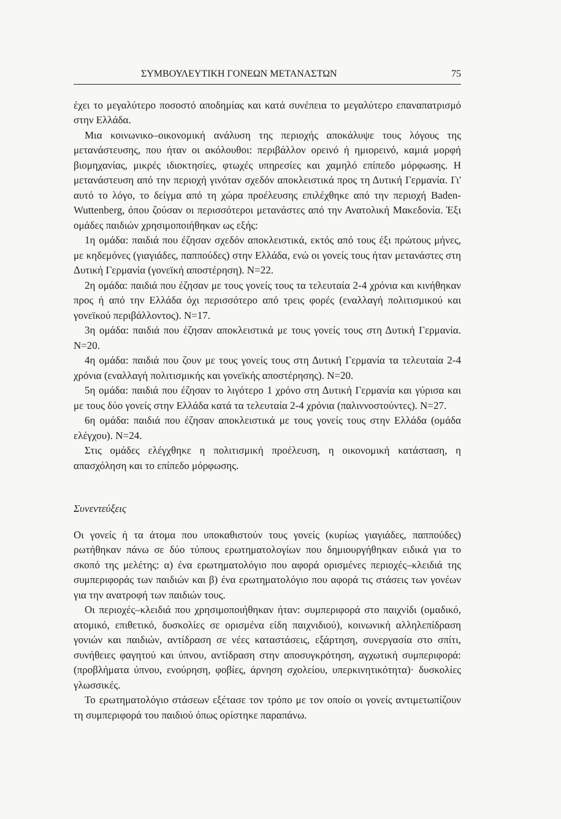ΣΥΜΒΟΥΛΕΥΤΙΚΗ ΓΟΝΕΩΝ ΜΕΤΑΝΑΣΤΩΝ 75
έχει το μεγαλύτερο ποσοστό αποδημίας και κατά συνέπεια το μεγαλύτερο επαναπατρισμό στην Ελλάδα.
Μια κοινωνικο–οικονομική ανάλυση της περιοχής αποκάλυψε τους λόγους της μετανάστευσης, που ήταν οι ακόλουθοι: περιβάλλον ορεινό ή ημιορεινό, καμιά μορφή βιομηχανίας, μικρές ιδιοκτησίες, φτωχές υπηρεσίες και χαμηλό επίπεδο μόρφωσης. Η μετανάστευση από την περιοχή γινόταν σχεδόν αποκλειστικά προς τη Δυτική Γερμανία. Γι' αυτό το λόγο, το δείγμα από τη χώρα προέλευσης επιλέχθηκε από την περιοχή Baden-Wuttenberg, όπου ζούσαν οι περισσότεροι μετανάστες από την Ανατολική Μακεδονία. Έξι ομάδες παιδιών χρησιμοποιήθηκαν ως εξής:
1η ομάδα: παιδιά που έζησαν σχεδόν αποκλειστικά, εκτός από τους έξι πρώτους μήνες, με κηδεμόνες (γιαγιάδες, παππούδες) στην Ελλάδα, ενώ οι γονείς τους ήταν μετανάστες στη Δυτική Γερμανία (γονεϊκή αποστέρηση). N=22.
2η ομάδα: παιδιά που έζησαν με τους γονείς τους τα τελευταία 2-4 χρόνια και κινήθηκαν προς ή από την Ελλάδα όχι περισσότερο από τρεις φορές (εναλλαγή πολιτισμικού και γονεϊκού περιβάλλοντος). N=17.
3η ομάδα: παιδιά που έζησαν αποκλειστικά με τους γονείς τους στη Δυτική Γερμανία. N=20.
4η ομάδα: παιδιά που ζουν με τους γονείς τους στη Δυτική Γερμανία τα τελευταία 2-4 χρόνια (εναλλαγή πολιτισμικής και γονεϊκής αποστέρησης). N=20.
5η ομάδα: παιδιά που έζησαν το λιγότερο 1 χρόνο στη Δυτική Γερμανία και γύρισα και με τους δύο γονείς στην Ελλάδα κατά τα τελευταία 2-4 χρόνια (παλιννοστούντες). N=27.
6η ομάδα: παιδιά που έζησαν αποκλειστικά με τους γονείς τους στην Ελλάδα (ομάδα ελέγχου). N=24.
Στις ομάδες ελέγχθηκε η πολιτισμική προέλευση, η οικονομική κατάσταση, η απασχόληση και το επίπεδο μόρφωσης.
Συνεντεύξεις
Οι γονείς ή τα άτομα που υποκαθιστούν τους γονείς (κυρίως γιαγιάδες, παππούδες) ρωτήθηκαν πάνω σε δύο τύπους ερωτηματολογίων που δημιουργήθηκαν ειδικά για το σκοπό της μελέτης: α) ένα ερωτηματολόγιο που αφορά ορισμένες περιοχές–κλειδιά της συμπεριφοράς των παιδιών και β) ένα ερωτηματολόγιο που αφορά τις στάσεις των γονέων για την ανατροφή των παιδιών τους.
Οι περιοχές–κλειδιά που χρησιμοποιήθηκαν ήταν: συμπεριφορά στο παιχνίδι (ομαδικό, ατομικό, επιθετικό, δυσκολίες σε ορισμένα είδη παιχνιδιού), κοινωνική αλληλεπίδραση γονιών και παιδιών, αντίδραση σε νέες καταστάσεις, εξάρτηση, συνεργασία στο σπίτι, συνήθειες φαγητού και ύπνου, αντίδραση στην αποσυγκρότηση, αγχωτική συμπεριφορά: (προβλήματα ύπνου, ενούρηση, φοβίες, άρνηση σχολείου, υπερκινητικότητα)· δυσκολίες γλωσσικές.
Το ερωτηματολόγιο στάσεων εξέτασε τον τρόπο με τον οποίο οι γονείς αντιμετωπίζουν τη συμπεριφορά του παιδιού όπως ορίστηκε παραπάνω.